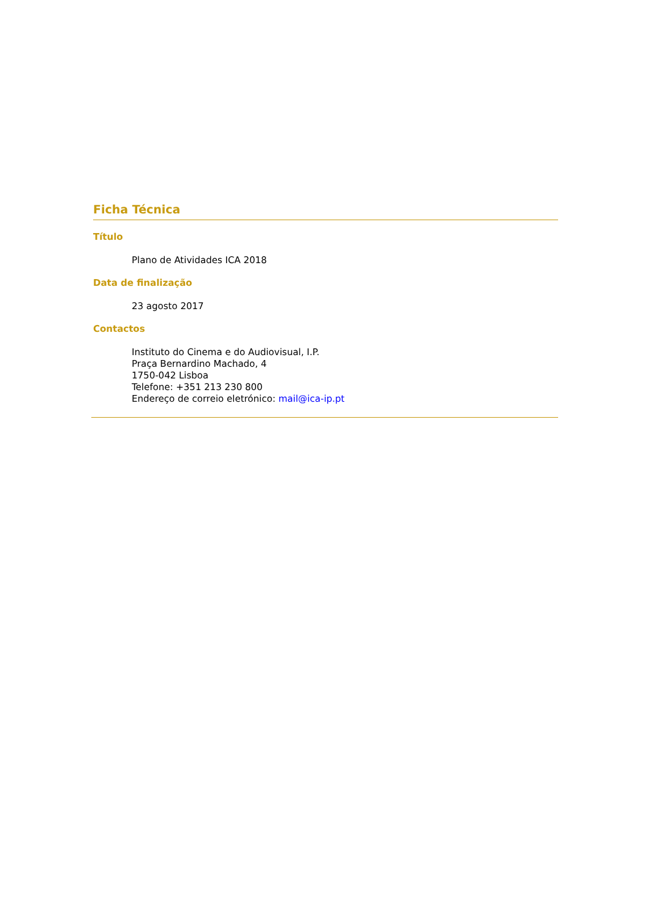Ficha Técnica
Título
Plano de Atividades ICA 2018
Data de finalização
23 agosto 2017
Contactos
Instituto do Cinema e do Audiovisual, I.P.
Praça Bernardino Machado, 4
1750-042 Lisboa
Telefone: +351 213 230 800
Endereço de correio eletrónico: mail@ica-ip.pt